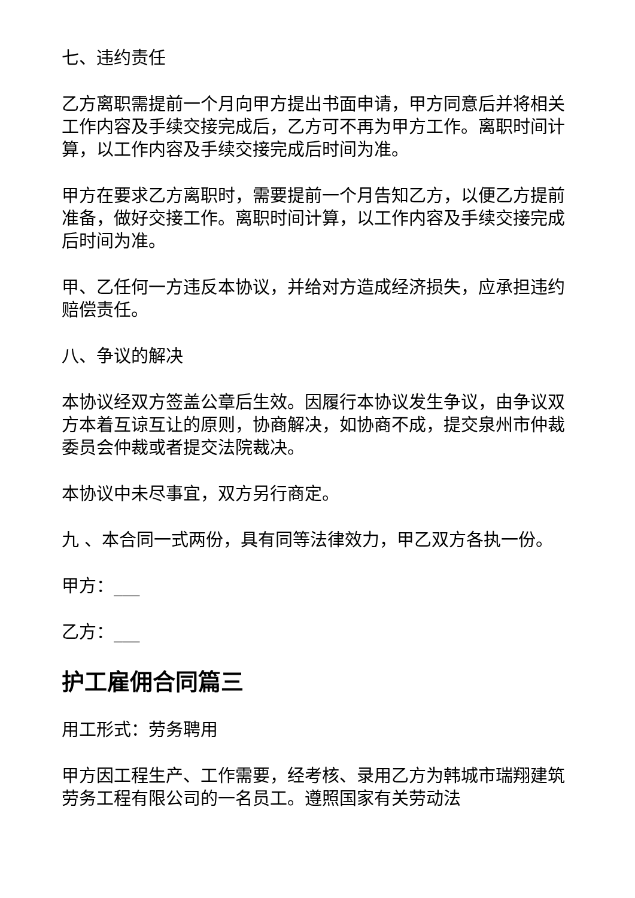七、违约责任
乙方离职需提前一个月向甲方提出书面申请，甲方同意后并将相关工作内容及手续交接完成后，乙方可不再为甲方工作。离职时间计算，以工作内容及手续交接完成后时间为准。
甲方在要求乙方离职时，需要提前一个月告知乙方，以便乙方提前准备，做好交接工作。离职时间计算，以工作内容及手续交接完成后时间为准。
甲、乙任何一方违反本协议，并给对方造成经济损失，应承担违约赔偿责任。
八、争议的解决
本协议经双方签盖公章后生效。因履行本协议发生争议，由争议双方本着互谅互让的原则，协商解决，如协商不成，提交泉州市仲裁委员会仲裁或者提交法院裁决。
本协议中未尽事宜，双方另行商定。
九 、本合同一式两份，具有同等法律效力，甲乙双方各执一份。
甲方：___
乙方：___
护工雇佣合同篇三
用工形式：劳务聘用
甲方因工程生产、工作需要，经考核、录用乙方为韩城市瑞翔建筑劳务工程有限公司的一名员工。遵照国家有关劳动法